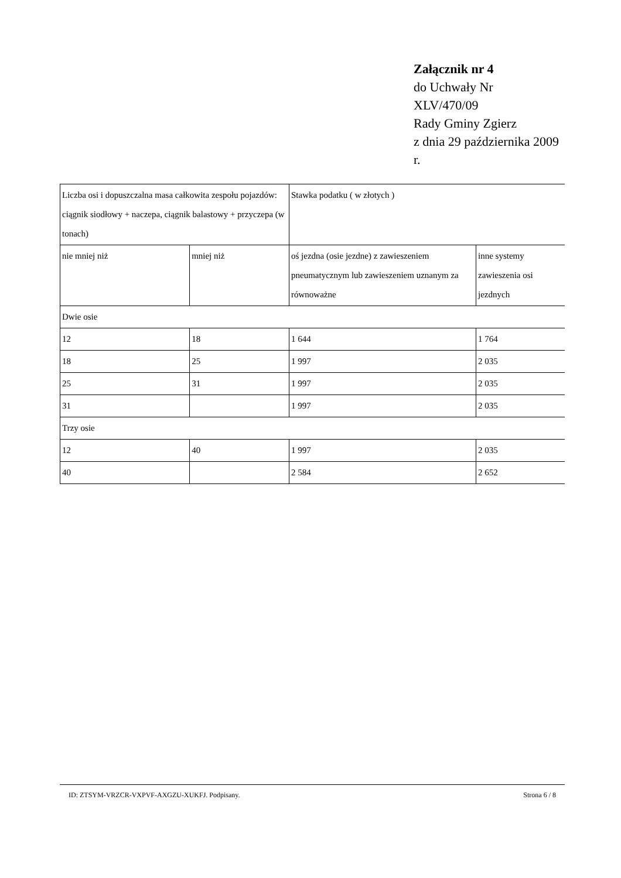Załącznik nr 4
do Uchwały Nr
XLV/470/09
Rady Gminy Zgierz
z dnia 29 października 2009
r.
| Liczba osi i dopuszczalna masa całkowita zespołu pojazdów: ciągnik siodłowy + naczepa, ciągnik balastowy + przyczepa (w tonach) | | Stawka podatku ( w złotych ) | |
| nie mniej niż | mniej niż | oś jezdna (osie jezdne) z zawieszeniem pneumatycznym lub zawieszeniem uznanym za równoważne | inne systemy zawieszenia osi jezdnych |
| Dwie osie | | | |
| 12 | 18 | 1 644 | 1 764 |
| 18 | 25 | 1 997 | 2 035 |
| 25 | 31 | 1 997 | 2 035 |
| 31 | | 1 997 | 2 035 |
| Trzy osie | | | |
| 12 | 40 | 1 997 | 2 035 |
| 40 | | 2 584 | 2 652 |
ID: ZTSYM-VRZCR-VXPVF-AXGZU-XUKFJ. Podpisany. Strona 6 / 8